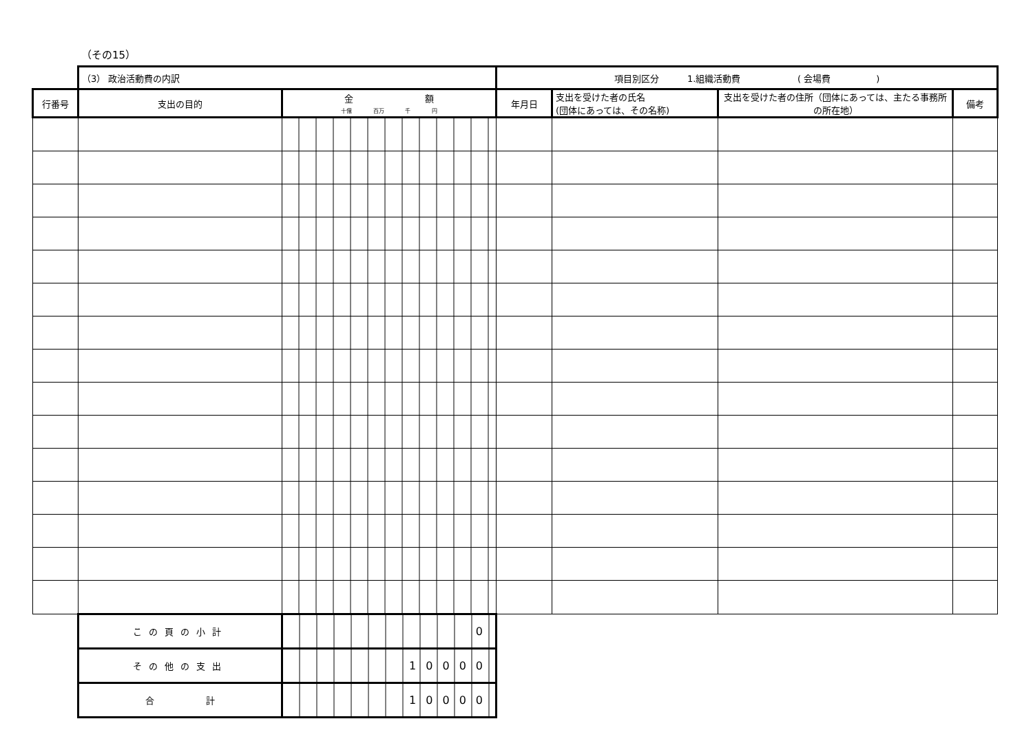（その15）
| | （3） 政治活動費の内訳 | | 項目別区分 1.組織活動費 ( 会場費 ) | | | |
| 行番号 | 支出の目的 | 金 額 十億 百万 千 円 | 年月日 | 支出を受けた者の氏名 (団体にあっては、その名称) | 支出を受けた者の住所（団体にあっては、主たる事務所の所在地） | 備考 |
| | この頁の小計 | 0 | | | | |
| | その他の支出 | 10000 | | | | |
| | 合 計 | 10000 | | | | |